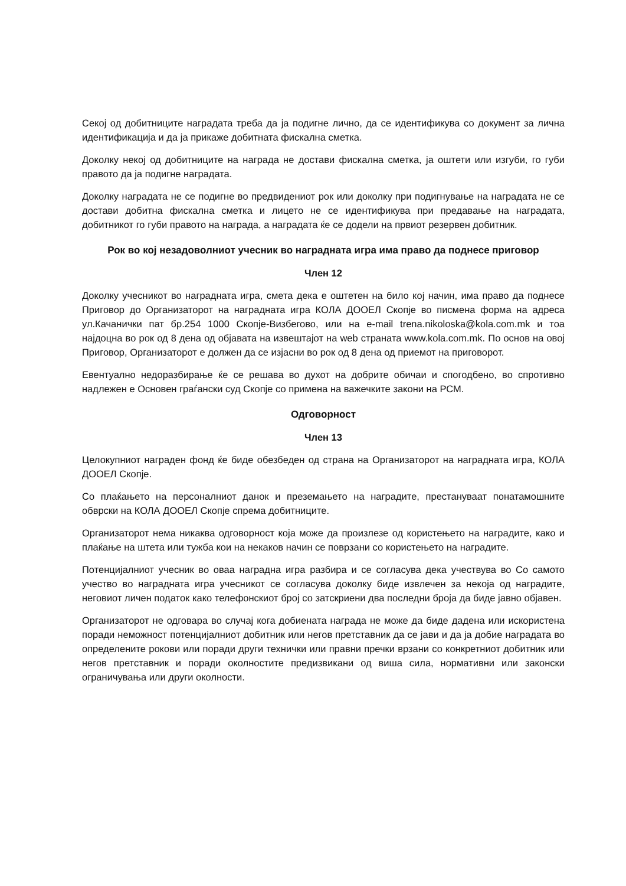Секој од добитниците наградата треба да ја подигне лично, да се идентификува со документ за лична идентификација и да ја прикаже добитната фискална сметка.
Доколку некој од добитниците на награда не достави фискална сметка, ја оштети или изгуби, го губи правото да ја подигне наградата.
Доколку наградата не се подигне во предвидениот рок или доколку при подигнување на наградата не се достави добитна фискална сметка и лицето не се идентификува при предавање на наградата, добитникот го губи правото на награда, а наградата ќе се додели на првиот резервен добитник.
Рок во кој незадоволниот учесник во наградната игра има право да поднесе приговор
Член 12
Доколку учесникот во наградната игра, смета дека е оштетен на било кој начин, има право да поднесе Приговор до Организаторот на наградната игра КОЛА ДООЕЛ Скопје во писмена форма на адреса ул.Качанички пат бр.254 1000 Скопје-Визбегово, или на e-mail trena.nikoloska@kola.com.mk и тоа најдоцна во рок од 8 дена од објавата на извештајот на web страната www.kola.com.mk. По основ на овој Приговор, Организаторот е должен да се изјасни во рок од 8 дена од приемот на приговорот.
Евентуално недоразбирање ќе се решава во духот на добрите обичаи и спогодбено, во спротивно надлежен е Основен граѓански суд Скопје со примена на важечките закони на РСМ.
Одговорност
Член 13
Целокупниот награден фонд ќе биде обезбеден од страна на Организаторот на наградната игра, КОЛА ДООЕЛ Скопје.
Со плаќањето на персоналниот данок и преземањето на наградите, престануваат понатамошните обврски на КОЛА ДООЕЛ Скопје спрема добитниците.
Организаторот нема никаква одговорност која може да произлезе од користењето на наградите, како и плаќање на штета или тужба кои на некаков начин се поврзани со користењето на наградите.
Потенцијалниот учесник во оваа наградна игра разбира и се согласува дека учествува во Со самото учество во наградната игра учесникот се согласува доколку биде извлечен за некоја од наградите, неговиот личен податок како телефонскиот број со затскриени два последни броја да биде јавно објавен.
Организаторот не одговара во случај кога добиената награда не може да биде дадена или искористена поради неможност потенцијалниот добитник или негов претставник да се јави и да ја добие наградата во определените рокови или поради други технички или правни пречки врзани со конкретниот добитник или негов претставник и поради околностите предизвикани од виша сила, нормативни или законски ограничувања или други околности.